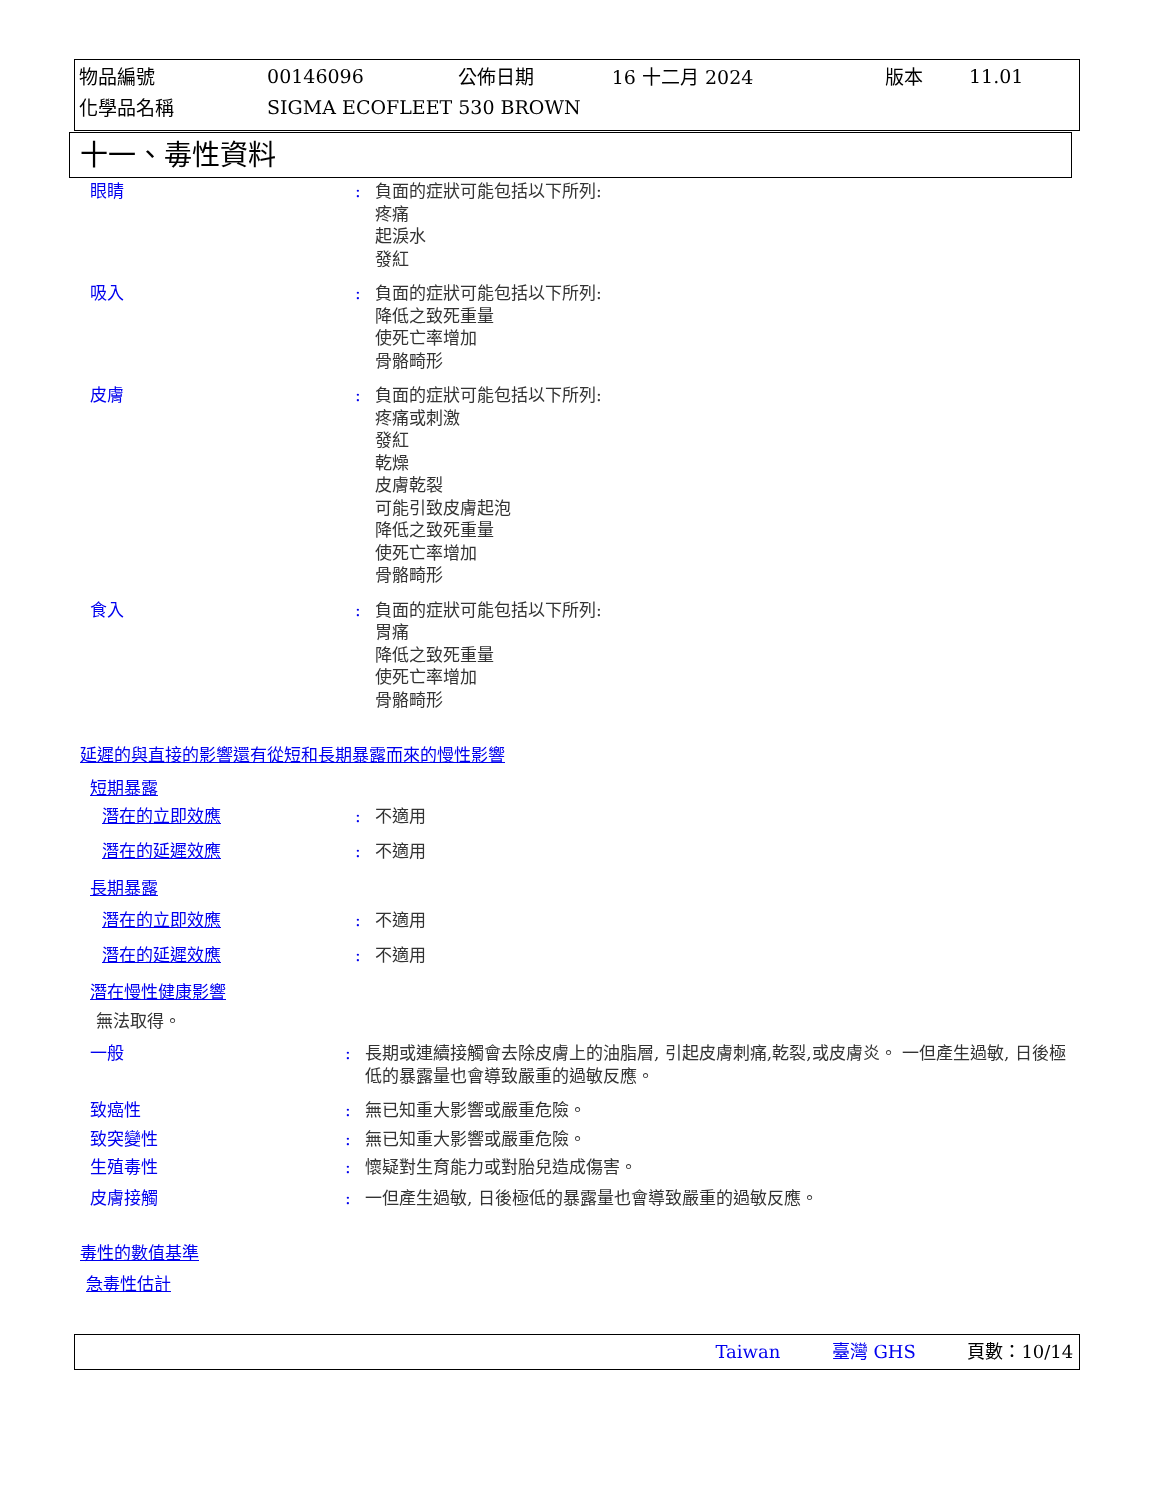| 物品編號 | 00146096 | 公佈日期 | 16 十二月 2024 | 版本 | 11.01 |
| 化學品名稱 | SIGMA ECOFLEET 530 BROWN | | | | |
十一、毒性資料
眼睛 : 負面的症狀可能包括以下所列:
疼痛
起淚水
發紅
吸入 : 負面的症狀可能包括以下所列:
降低之致死重量
使死亡率增加
骨骼畸形
皮膚 : 負面的症狀可能包括以下所列:
疼痛或刺激
發紅
乾燥
皮膚乾裂
可能引致皮膚起泡
降低之致死重量
使死亡率增加
骨骼畸形
食入 : 負面的症狀可能包括以下所列:
胃痛
降低之致死重量
使死亡率增加
骨骼畸形
延遲的與直接的影響還有從短和長期暴露而來的慢性影響
短期暴露
潛在的立即效應 : 不適用
潛在的延遲效應 : 不適用
長期暴露
潛在的立即效應 : 不適用
潛在的延遲效應 : 不適用
潛在慢性健康影響
無法取得。
一般 : 長期或連續接觸會去除皮膚上的油脂層, 引起皮膚刺痛,乾裂,或皮膚炎。 一但產生過敏, 日後極低的暴露量也會導致嚴重的過敏反應。
致癌性 : 無已知重大影響或嚴重危險。
致突變性 : 無已知重大影響或嚴重危險。
生殖毒性 : 懷疑對生育能力或對胎兒造成傷害。
皮膚接觸 : 一但產生過敏, 日後極低的暴露量也會導致嚴重的過敏反應。
毒性的數值基準
急毒性估計
Taiwan 臺灣 GHS 頁數：10/14